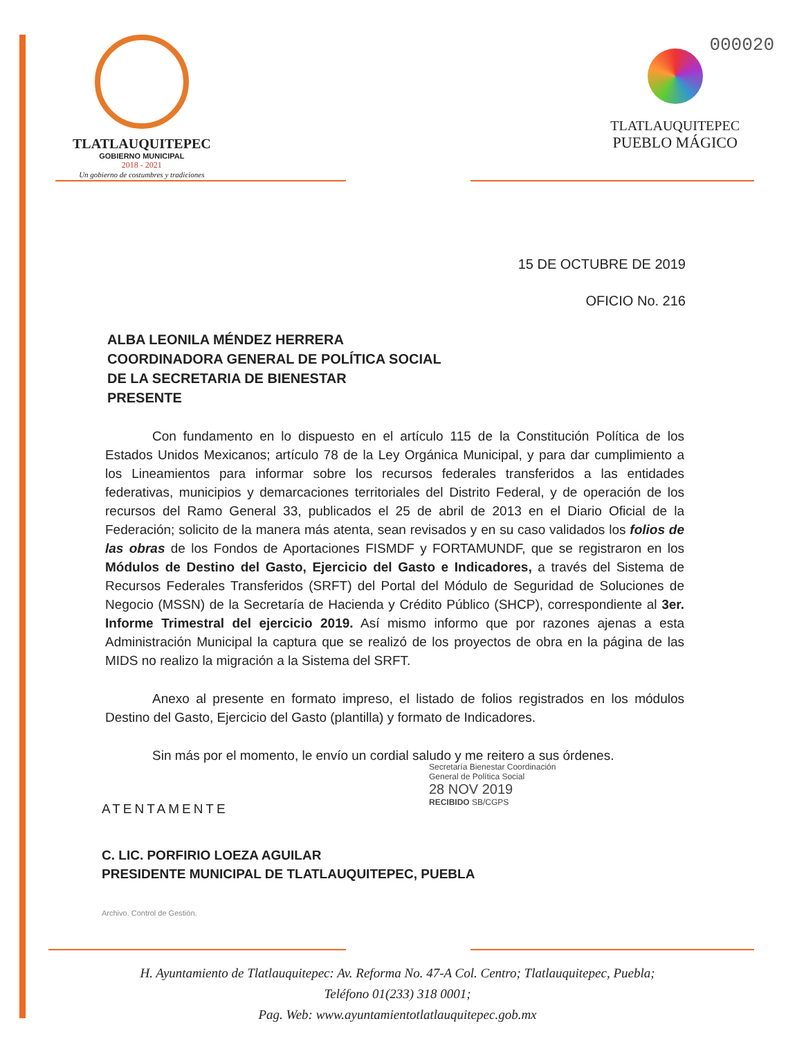000020
TLATLAUQUITEPEC
GOBIERNO MUNICIPAL
2018 - 2021
Un gobierno de costumbres y tradiciones
TLATLAUQUITEPEC
PUEBLO MÁGICO
15 DE OCTUBRE DE 2019
OFICIO No. 216
ALBA LEONILA MÉNDEZ HERRERA
COORDINADORA GENERAL DE POLÍTICA SOCIAL
DE LA SECRETARIA DE BIENESTAR
PRESENTE
Con fundamento en lo dispuesto en el artículo 115 de la Constitución Política de los Estados Unidos Mexicanos; artículo 78 de la Ley Orgánica Municipal, y para dar cumplimiento a los Lineamientos para informar sobre los recursos federales transferidos a las entidades federativas, municipios y demarcaciones territoriales del Distrito Federal, y de operación de los recursos del Ramo General 33, publicados el 25 de abril de 2013 en el Diario Oficial de la Federación; solicito de la manera más atenta, sean revisados y en su caso validados los folios de las obras de los Fondos de Aportaciones FISMDF y FORTAMUNDF, que se registraron en los Módulos de Destino del Gasto, Ejercicio del Gasto e Indicadores, a través del Sistema de Recursos Federales Transferidos (SRFT) del Portal del Módulo de Seguridad de Soluciones de Negocio (MSSN) de la Secretaría de Hacienda y Crédito Público (SHCP), correspondiente al 3er. Informe Trimestral del ejercicio 2019. Así mismo informo que por razones ajenas a esta Administración Municipal la captura que se realizó de los proyectos de obra en la página de las MIDS no realizo la migración a la Sistema del SRFT.
Anexo al presente en formato impreso, el listado de folios registrados en los módulos Destino del Gasto, Ejercicio del Gasto (plantilla) y formato de Indicadores.
Sin más por el momento, le envío un cordial saludo y me reitero a sus órdenes.
ATENTAMENTE
C. LIC. PORFIRIO LOEZA AGUILAR
PRESIDENTE MUNICIPAL DE TLATLAUQUITEPEC, PUEBLA
Archivo. Control de Gestión.
Secretaría Bienestar Coordinación General de Política Social
28 NOV 2019
RECIBIDO SB/CGPS
H. Ayuntamiento de Tlatlauquitepec: Av. Reforma No. 47-A Col. Centro; Tlatlauquitepec, Puebla;
Teléfono 01(233) 318 0001;
Pag. Web: www.ayuntamientotlatlauquitepec.gob.mx